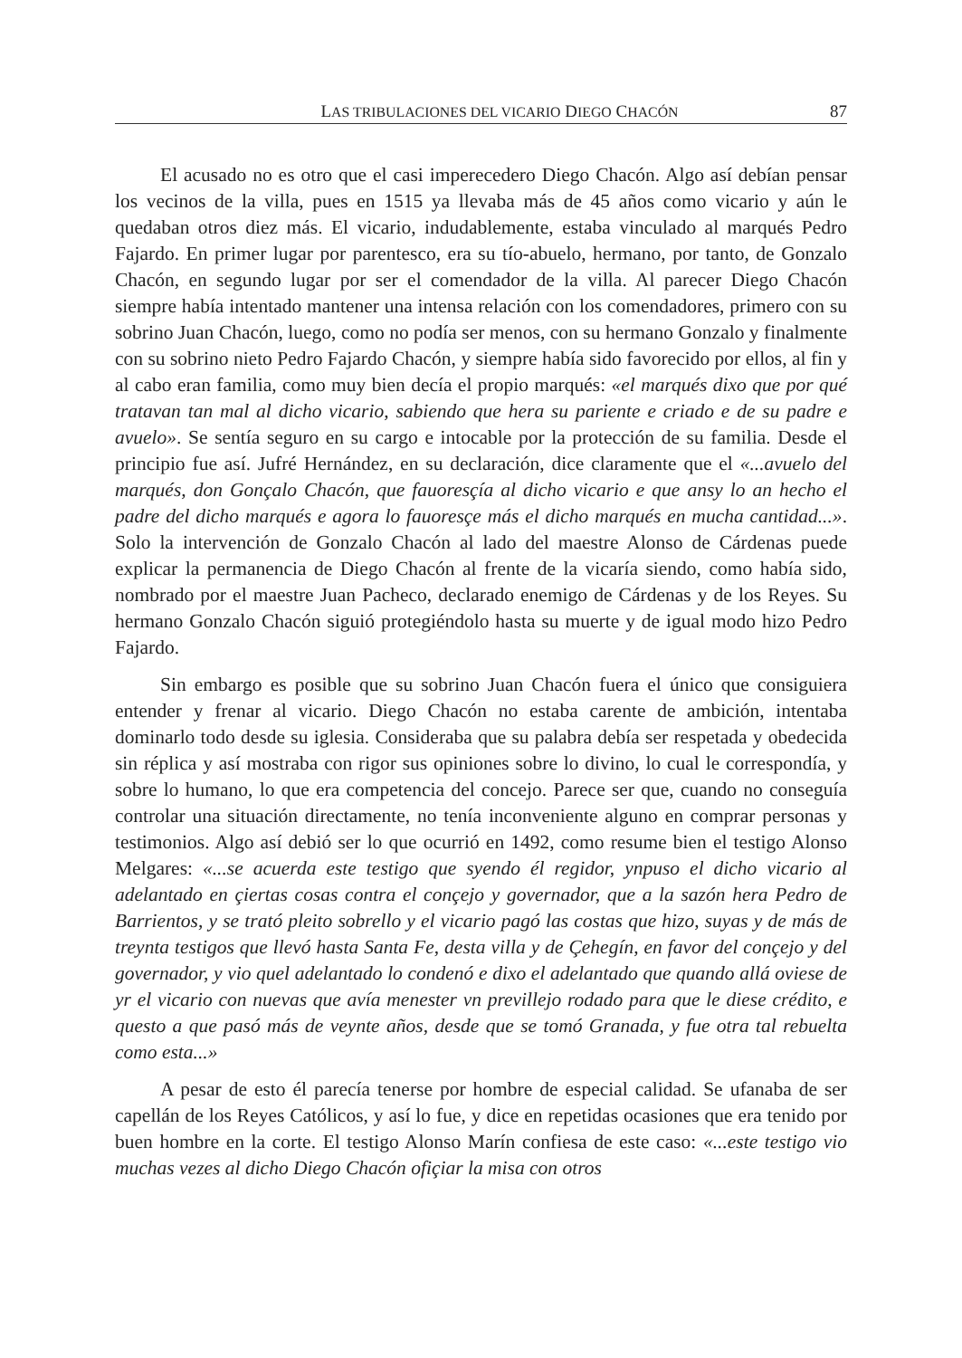LAS TRIBULACIONES DEL VICARIO DIEGO CHACÓN 87
El acusado no es otro que el casi imperecedero Diego Chacón. Algo así debían pensar los vecinos de la villa, pues en 1515 ya llevaba más de 45 años como vicario y aún le quedaban otros diez más. El vicario, indudablemente, estaba vinculado al marqués Pedro Fajardo. En primer lugar por parentesco, era su tío-abuelo, hermano, por tanto, de Gonzalo Chacón, en segundo lugar por ser el comendador de la villa. Al parecer Diego Chacón siempre había intentado mantener una intensa relación con los comendadores, primero con su sobrino Juan Chacón, luego, como no podía ser menos, con su hermano Gonzalo y finalmente con su sobrino nieto Pedro Fajardo Chacón, y siempre había sido favorecido por ellos, al fin y al cabo eran familia, como muy bien decía el propio marqués: «el marqués dixo que por qué tratavan tan mal al dicho vicario, sabiendo que hera su pariente e criado e de su padre e avuelo». Se sentía seguro en su cargo e intocable por la protección de su familia. Desde el principio fue así. Jufré Hernández, en su declaración, dice claramente que el «...avuelo del marqués, don Gonçalo Chacón, que fauoresçía al dicho vicario e que ansy lo an hecho el padre del dicho marqués e agora lo fauoresçe más el dicho marqués en mucha cantidad...». Solo la intervención de Gonzalo Chacón al lado del maestre Alonso de Cárdenas puede explicar la permanencia de Diego Chacón al frente de la vicaría siendo, como había sido, nombrado por el maestre Juan Pacheco, declarado enemigo de Cárdenas y de los Reyes. Su hermano Gonzalo Chacón siguió protegiéndolo hasta su muerte y de igual modo hizo Pedro Fajardo.
Sin embargo es posible que su sobrino Juan Chacón fuera el único que consiguiera entender y frenar al vicario. Diego Chacón no estaba carente de ambición, intentaba dominarlo todo desde su iglesia. Consideraba que su palabra debía ser respetada y obedecida sin réplica y así mostraba con rigor sus opiniones sobre lo divino, lo cual le correspondía, y sobre lo humano, lo que era competencia del concejo. Parece ser que, cuando no conseguía controlar una situación directamente, no tenía inconveniente alguno en comprar personas y testimonios. Algo así debió ser lo que ocurrió en 1492, como resume bien el testigo Alonso Melgares: «...se acuerda este testigo que syendo él regidor, ynpuso el dicho vicario al adelantado en çiertas cosas contra el conçejo y governador, que a la sazón hera Pedro de Barrientos, y se trató pleito sobrello y el vicario pagó las costas que hizo, suyas y de más de treynta testigos que llevó hasta Santa Fe, desta villa y de Çehegín, en favor del conçejo y del governador, y vio quel adelantado lo condenó e dixo el adelantado que quando allá oviese de yr el vicario con nuevas que avía menester vn previllejo rodado para que le diese crédito, e questo a que pasó más de veynte años, desde que se tomó Granada, y fue otra tal rebuelta como esta...»
A pesar de esto él parecía tenerse por hombre de especial calidad. Se ufanaba de ser capellán de los Reyes Católicos, y así lo fue, y dice en repetidas ocasiones que era tenido por buen hombre en la corte. El testigo Alonso Marín confiesa de este caso: «...este testigo vio muchas vezes al dicho Diego Chacón ofiçiar la misa con otros